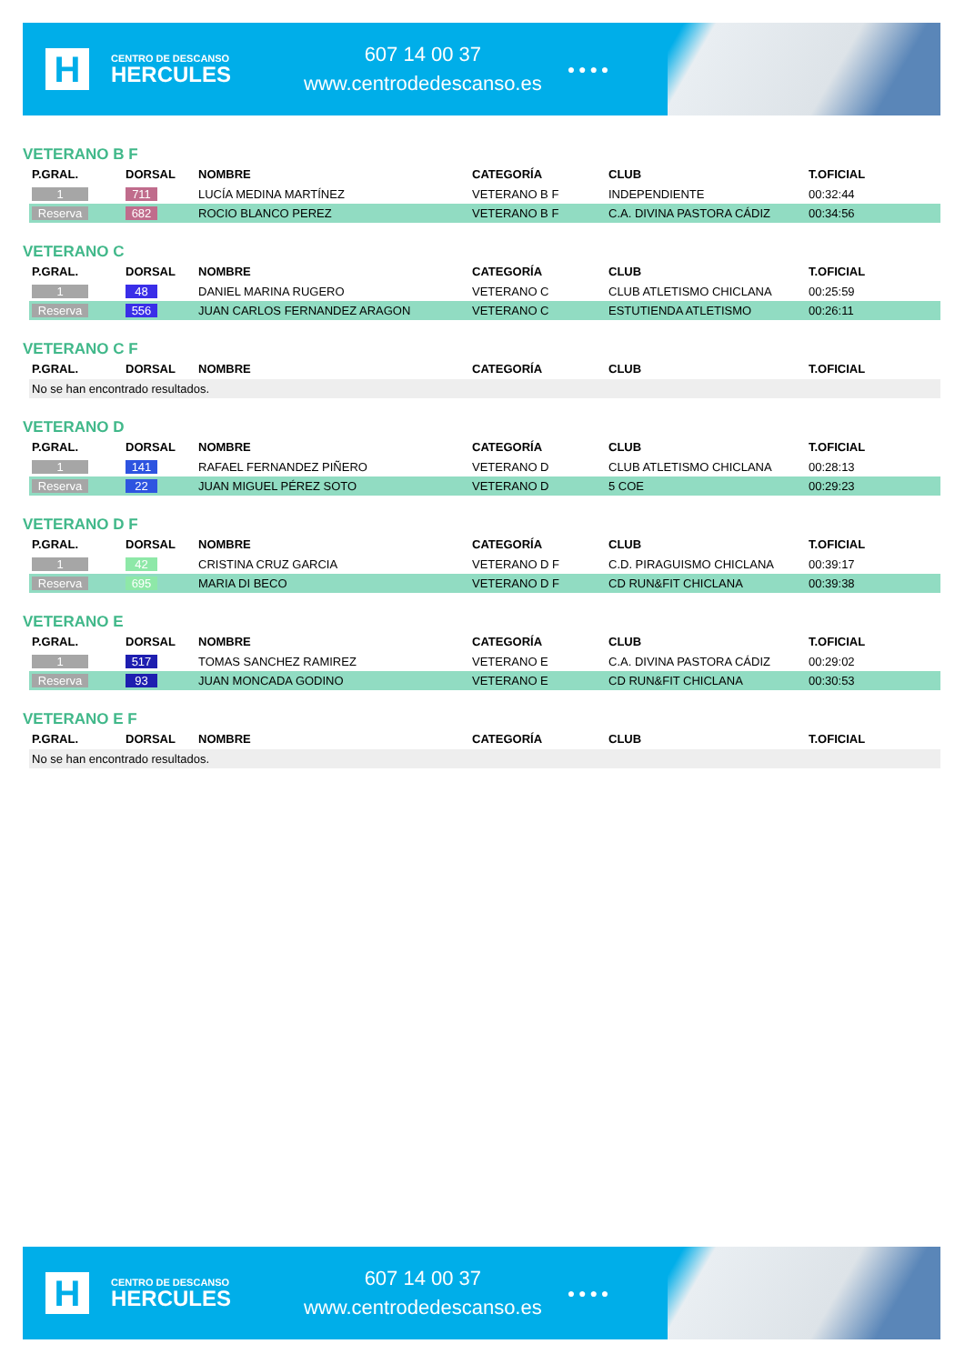H
CENTRO DE DESCANSO
HERCULES
607 14 00 37
www.centrodedescanso.es
● ● ● ●
VETERANO B F
| P.GRAL. | DORSAL | NOMBRE | CATEGORÍA | CLUB | T.OFICIAL |
| --- | --- | --- | --- | --- | --- |
| 1 | 711 | LUCÍA MEDINA MARTÍNEZ | VETERANO B F | INDEPENDIENTE | 00:32:44 |
| Reserva | 682 | ROCIO BLANCO PEREZ | VETERANO B F | C.A. DIVINA PASTORA CÁDIZ | 00:34:56 |
VETERANO C
| P.GRAL. | DORSAL | NOMBRE | CATEGORÍA | CLUB | T.OFICIAL |
| --- | --- | --- | --- | --- | --- |
| 1 | 48 | DANIEL MARINA RUGERO | VETERANO C | CLUB ATLETISMO CHICLANA | 00:25:59 |
| Reserva | 556 | JUAN CARLOS FERNANDEZ ARAGON | VETERANO C | ESTUTIENDA ATLETISMO | 00:26:11 |
VETERANO C F
| P.GRAL. | DORSAL | NOMBRE | CATEGORÍA | CLUB | T.OFICIAL |
| --- | --- | --- | --- | --- | --- |
| No se han encontrado resultados. | | | | | |
VETERANO D
| P.GRAL. | DORSAL | NOMBRE | CATEGORÍA | CLUB | T.OFICIAL |
| --- | --- | --- | --- | --- | --- |
| 1 | 141 | RAFAEL FERNANDEZ PIÑERO | VETERANO D | CLUB ATLETISMO CHICLANA | 00:28:13 |
| Reserva | 22 | JUAN MIGUEL PÉREZ SOTO | VETERANO D | 5 COE | 00:29:23 |
VETERANO D F
| P.GRAL. | DORSAL | NOMBRE | CATEGORÍA | CLUB | T.OFICIAL |
| --- | --- | --- | --- | --- | --- |
| 1 | 42 | CRISTINA CRUZ GARCIA | VETERANO D F | C.D. PIRAGUISMO CHICLANA | 00:39:17 |
| Reserva | 695 | MARIA DI BECO | VETERANO D F | CD RUN&FIT CHICLANA | 00:39:38 |
VETERANO E
| P.GRAL. | DORSAL | NOMBRE | CATEGORÍA | CLUB | T.OFICIAL |
| --- | --- | --- | --- | --- | --- |
| 1 | 517 | TOMAS SANCHEZ RAMIREZ | VETERANO E | C.A. DIVINA PASTORA CÁDIZ | 00:29:02 |
| Reserva | 93 | JUAN MONCADA GODINO | VETERANO E | CD RUN&FIT CHICLANA | 00:30:53 |
VETERANO E F
| P.GRAL. | DORSAL | NOMBRE | CATEGORÍA | CLUB | T.OFICIAL |
| --- | --- | --- | --- | --- | --- |
| No se han encontrado resultados. | | | | | |
H
CENTRO DE DESCANSO
HERCULES
607 14 00 37
www.centrodedescanso.es
● ● ● ●